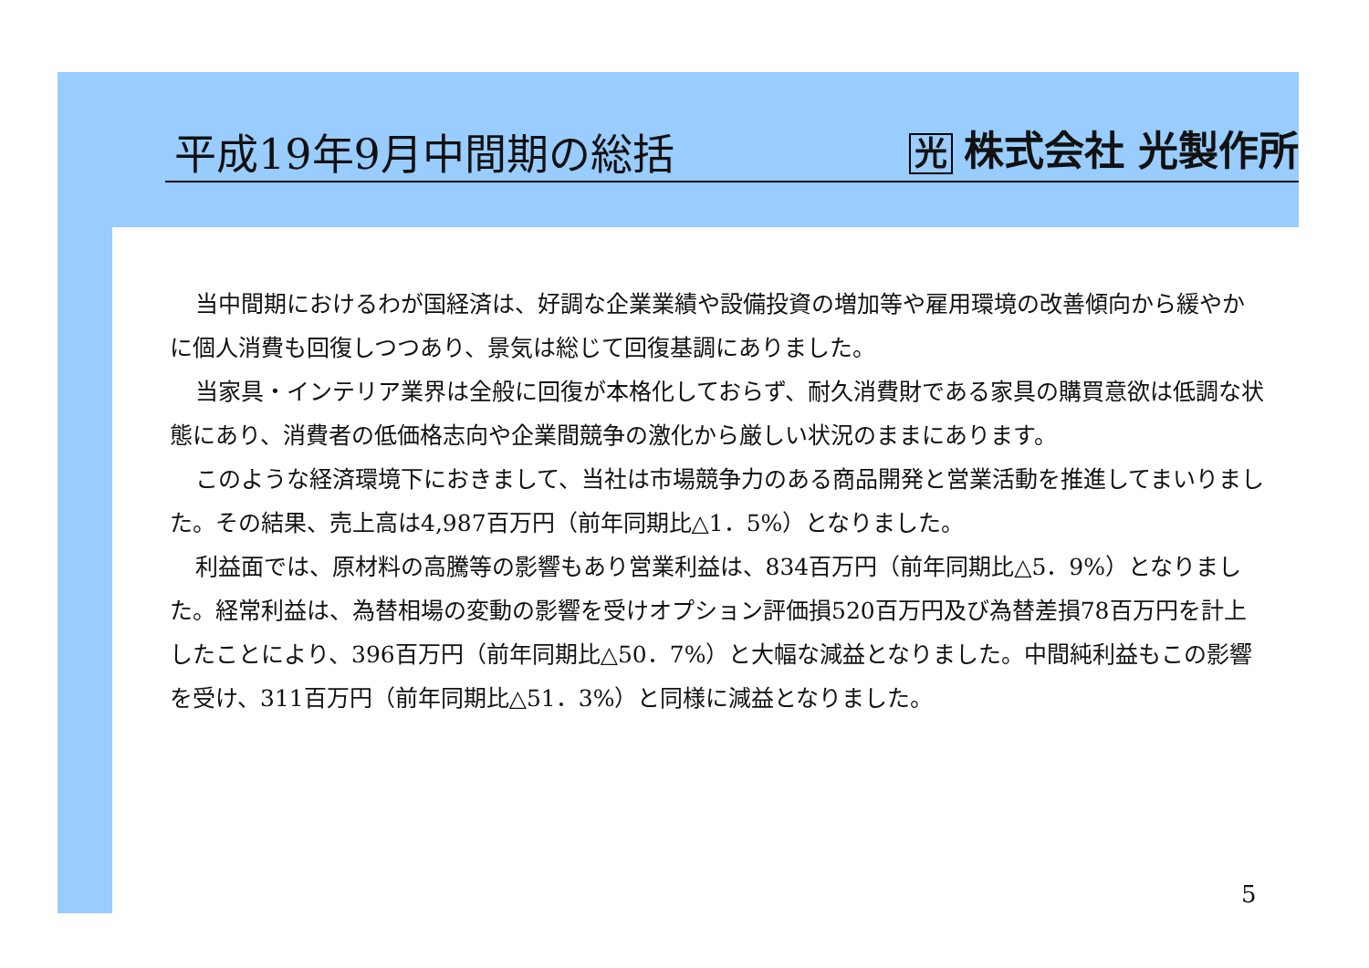平成19年9月中間期の総括
光株式会社 光製作所
当中間期におけるわが国経済は、好調な企業業績や設備投資の増加等や雇用環境の改善傾向から緩やかに個人消費も回復しつつあり、景気は総じて回復基調にありました。
当家具・インテリア業界は全般に回復が本格化しておらず、耐久消費財である家具の購買意欲は低調な状態にあり、消費者の低価格志向や企業間競争の激化から厳しい状況のままにあります。
このような経済環境下におきまして、当社は市場競争力のある商品開発と営業活動を推進してまいりました。その結果、売上高は4,987百万円（前年同期比△1．5%）となりました。
利益面では、原材料の高騰等の影響もあり営業利益は、834百万円（前年同期比△5．9%）となりました。経常利益は、為替相場の変動の影響を受けオプション評価損520百万円及び為替差損78百万円を計上したことにより、396百万円（前年同期比△50．7%）と大幅な減益となりました。中間純利益もこの影響を受け、311百万円（前年同期比△51．3%）と同様に減益となりました。
5